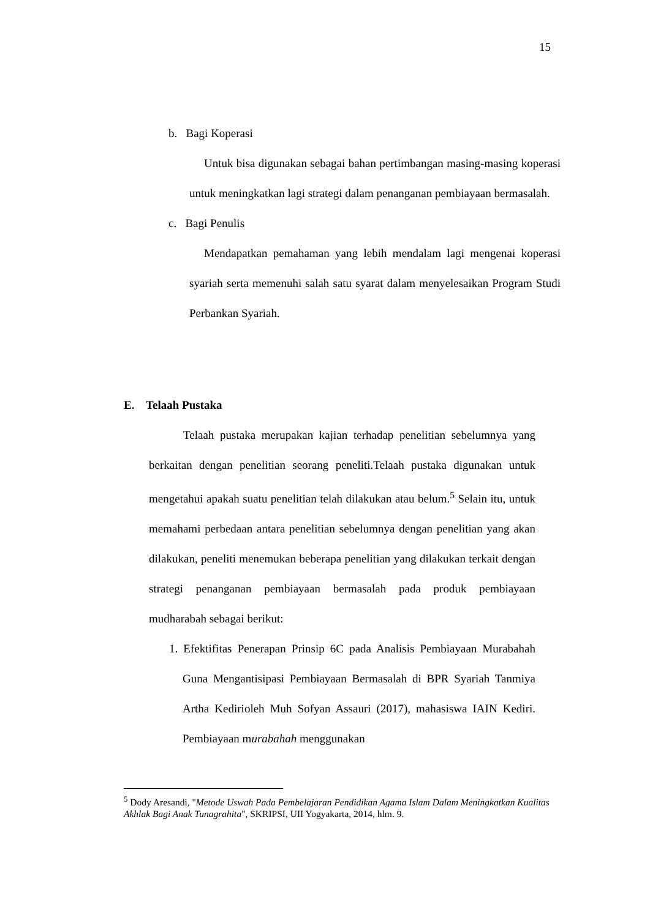15
b. Bagi Koperasi
Untuk bisa digunakan sebagai bahan pertimbangan masing-masing koperasi untuk meningkatkan lagi strategi dalam penanganan pembiayaan bermasalah.
c. Bagi Penulis
Mendapatkan pemahaman yang lebih mendalam lagi mengenai koperasi syariah serta memenuhi salah satu syarat dalam menyelesaikan Program Studi Perbankan Syariah.
E. Telaah Pustaka
Telaah pustaka merupakan kajian terhadap penelitian sebelumnya yang berkaitan dengan penelitian seorang peneliti.Telaah pustaka digunakan untuk mengetahui apakah suatu penelitian telah dilakukan atau belum.<sup>5</sup> Selain itu, untuk memahami perbedaan antara penelitian sebelumnya dengan penelitian yang akan dilakukan, peneliti menemukan beberapa penelitian yang dilakukan terkait dengan strategi penanganan pembiayaan bermasalah pada produk pembiayaan mudharabah sebagai berikut:
1. Efektifitas Penerapan Prinsip 6C pada Analisis Pembiayaan Murabahah Guna Mengantisipasi Pembiayaan Bermasalah di BPR Syariah Tanmiya Artha Kedirioleh Muh Sofyan Assauri (2017), mahasiswa IAIN Kediri. Pembiayaan murabahah menggunakan
<sup>5</sup> Dody Aresandi, "Metode Uswah Pada Pembelajaran Pendidikan Agama Islam Dalam Meningkatkan Kualitas Akhlak Bagi Anak Tunagrahita", SKRIPSI, UII Yogyakarta, 2014, hlm. 9.